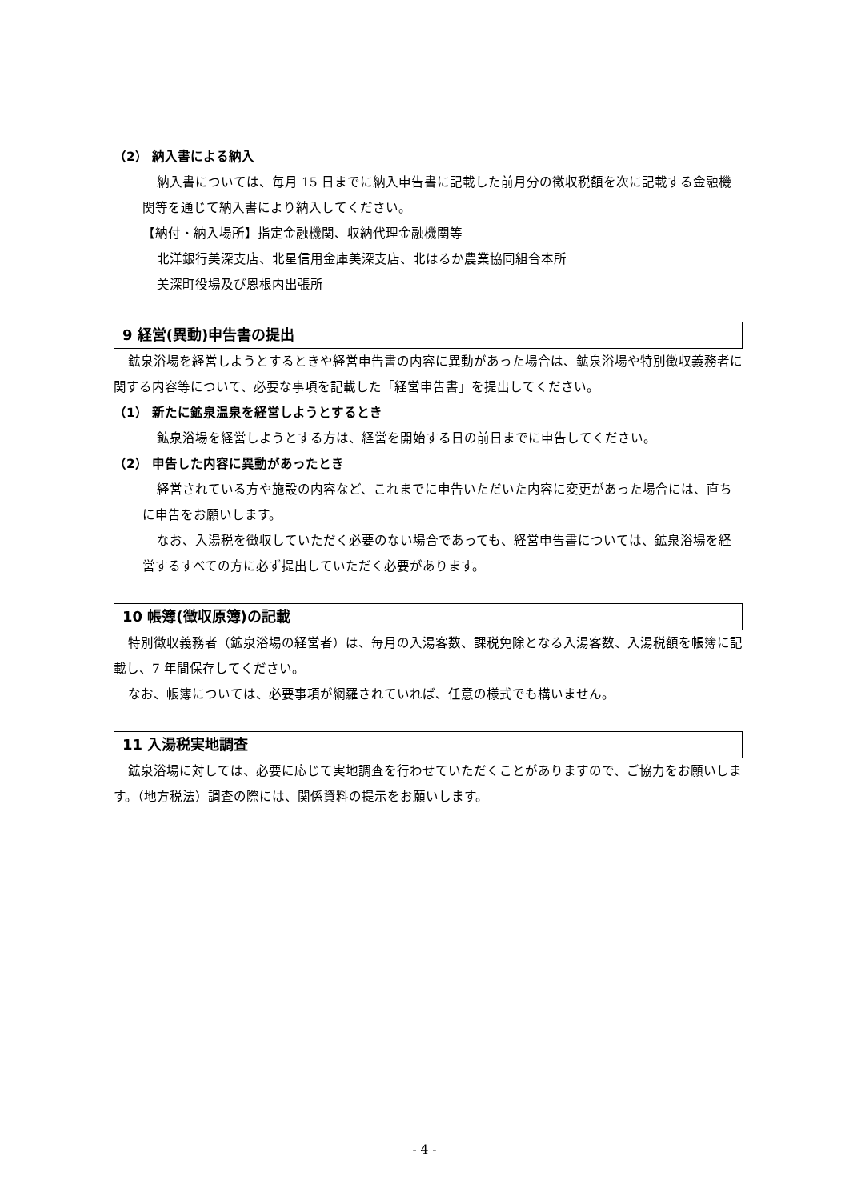（2） 納入書による納入
納入書については、毎月 15 日までに納入申告書に記載した前月分の徴収税額を次に記載する金融機関等を通じて納入書により納入してください。
【納付・納入場所】指定金融機関、収納代理金融機関等
北洋銀行美深支店、北星信用金庫美深支店、北はるか農業協同組合本所
美深町役場及び恩根内出張所
9 経営(異動)申告書の提出
鉱泉浴場を経営しようとするときや経営申告書の内容に異動があった場合は、鉱泉浴場や特別徴収義務者に関する内容等について、必要な事項を記載した「経営申告書」を提出してください。
（1） 新たに鉱泉温泉を経営しようとするとき
鉱泉浴場を経営しようとする方は、経営を開始する日の前日までに申告してください。
（2） 申告した内容に異動があったとき
経営されている方や施設の内容など、これまでに申告いただいた内容に変更があった場合には、直ちに申告をお願いします。
なお、入湯税を徴収していただく必要のない場合であっても、経営申告書については、鉱泉浴場を経営するすべての方に必ず提出していただく必要があります。
10 帳簿(徴収原簿)の記載
特別徴収義務者（鉱泉浴場の経営者）は、毎月の入湯客数、課税免除となる入湯客数、入湯税額を帳簿に記載し、7 年間保存してください。
なお、帳簿については、必要事項が網羅されていれば、任意の様式でも構いません。
11 入湯税実地調査
鉱泉浴場に対しては、必要に応じて実地調査を行わせていただくことがありますので、ご協力をお願いします。（地方税法）調査の際には、関係資料の提示をお願いします。
- 4 -